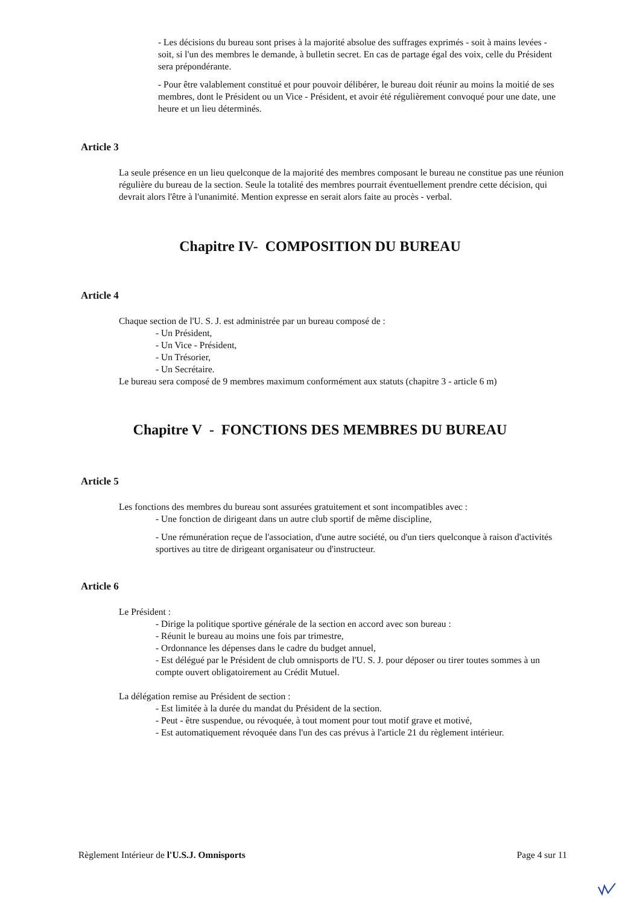- Les décisions du bureau sont prises à la majorité absolue des suffrages exprimés - soit à mains levées - soit, si l'un des membres le demande, à bulletin secret. En cas de partage égal des voix, celle du Président sera prépondérante.
- Pour être valablement constitué et pour pouvoir délibérer, le bureau doit réunir au moins la moitié de ses membres, dont le Président ou un Vice - Président, et avoir été régulièrement convoqué pour une date, une heure et un lieu déterminés.
Article 3
La seule présence en un lieu quelconque de la majorité des membres composant le bureau ne constitue pas une réunion régulière du bureau de la section. Seule la totalité des membres pourrait éventuellement prendre cette décision, qui devrait alors l'être à l'unanimité. Mention expresse en serait alors faite au procès - verbal.
Chapitre IV- COMPOSITION DU BUREAU
Article 4
Chaque section de l'U. S. J. est administrée par un bureau composé de :
- Un Président,
- Un Vice - Président,
- Un Trésorier,
- Un Secrétaire.
Le bureau sera composé de 9 membres maximum conformément aux statuts (chapitre 3 - article 6 m)
Chapitre V - FONCTIONS DES MEMBRES DU BUREAU
Article 5
Les fonctions des membres du bureau sont assurées gratuitement et sont incompatibles avec :
- Une fonction de dirigeant dans un autre club sportif de même discipline,
- Une rémunération reçue de l'association, d'une autre société, ou d'un tiers quelconque à raison d'activités sportives au titre de dirigeant organisateur ou d'instructeur.
Article 6
Le Président :
- Dirige la politique sportive générale de la section en accord avec son bureau :
- Réunit le bureau au moins une fois par trimestre,
- Ordonnance les dépenses dans le cadre du budget annuel,
- Est délégué par le Président de club omnisports de l'U. S. J. pour déposer ou tirer toutes sommes à un compte ouvert obligatoirement au Crédit Mutuel.
La délégation remise au Président de section :
- Est limitée à la durée du mandat du Président de la section.
- Peut - être suspendue, ou révoquée, à tout moment pour tout motif grave et motivé,
- Est automatiquement révoquée dans l'un des cas prévus à l'article 21 du règlement intérieur.
Règlement Intérieur de l'U.S.J. Omnisports Page 4 sur 11